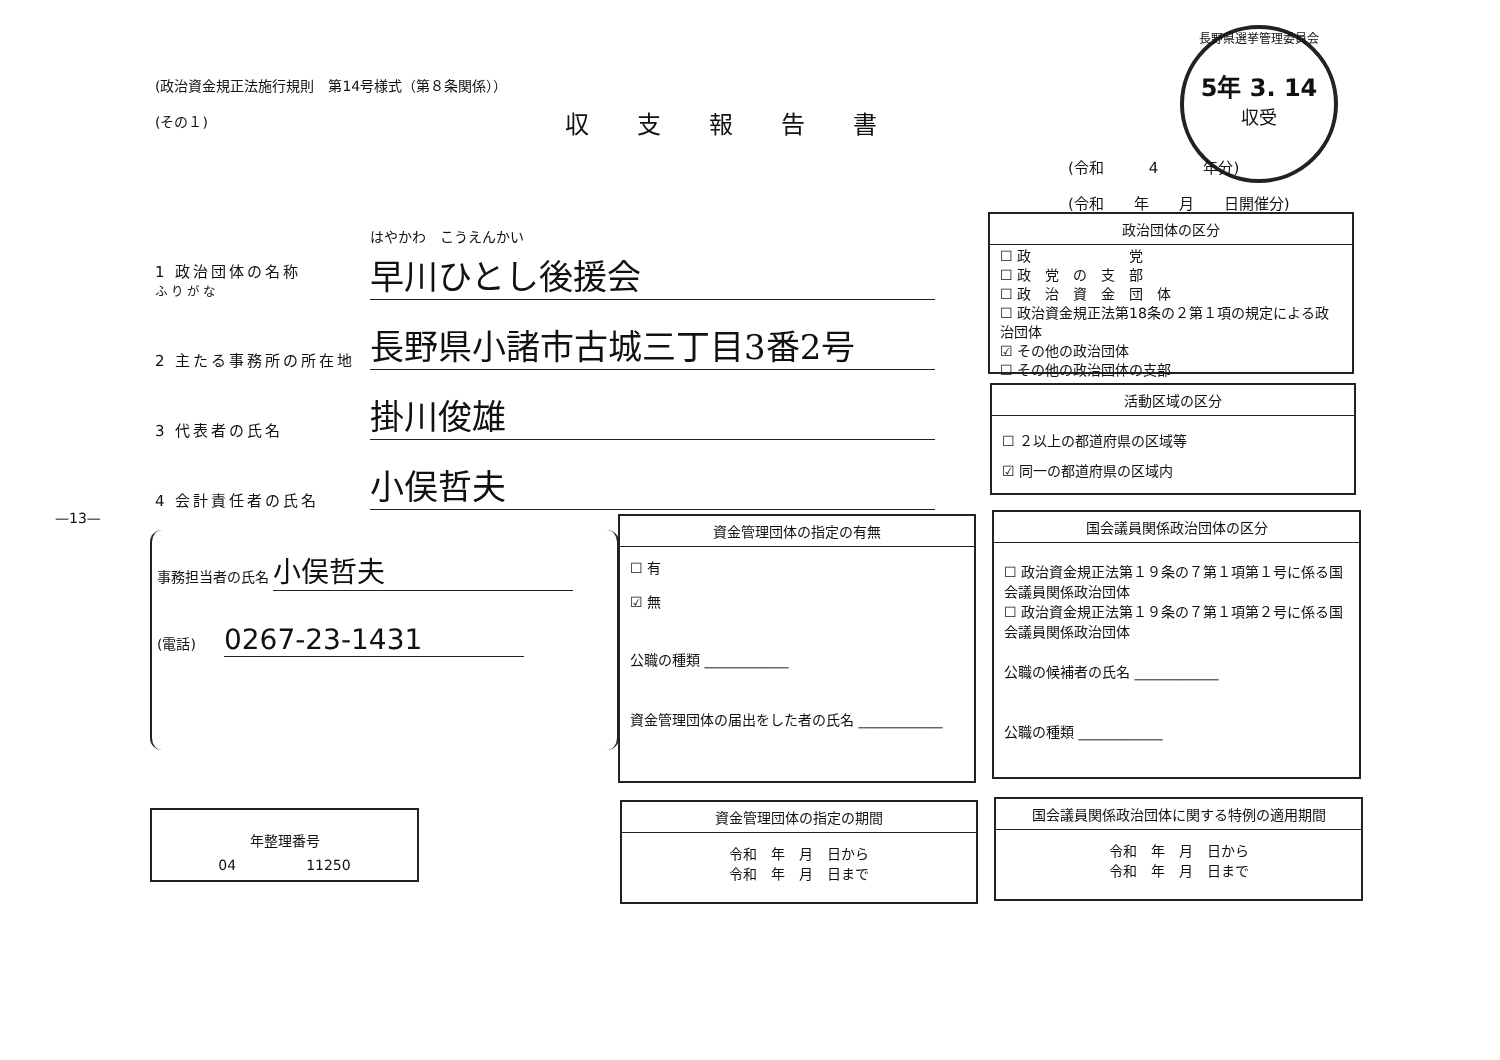(政治資金規正法施行規則　第14号様式（第８条関係））
(その１)
収支報告書
長野県選挙管理委員会
5年 3. 14
収受
(令和　　　4　　　年分)
(令和　　年　　月　　日開催分)
1 政治団体の名称
ふりがな はやかわ　こうえんかい
早川ひとし後援会
2 主たる事務所の所在地 長野県小諸市古城三丁目3番2号
3 代表者の氏名 掛川俊雄
4 会計責任者の氏名 小俣哲夫
—13—
事務担当者の氏名 小俣哲夫
(電話)　　0267-23-1431
年整理番号
04　　　　　11250
政治団体の区分
☐ 政　　　　　　　党
☐ 政　党　の　支　部
☐ 政　治　資　金　団　体
☐ 政治資金規正法第18条の２第１項の規定による政治団体
☑ その他の政治団体
☐ その他の政治団体の支部
活動区域の区分
☐ ２以上の都道府県の区域等
☑ 同一の都道府県の区域内
資金管理団体の指定の有無
☐ 有
☑ 無
公職の種類 ____________
資金管理団体の届出をした者の氏名 ____________
国会議員関係政治団体の区分
☐ 政治資金規正法第１９条の７第１項第１号に係る国会議員関係政治団体
☐ 政治資金規正法第１９条の７第１項第２号に係る国会議員関係政治団体
公職の候補者の氏名 ____________
公職の種類 ____________
資金管理団体の指定の期間
令和　年　月　日から
令和　年　月　日まで
国会議員関係政治団体に関する特例の適用期間
令和　年　月　日から
令和　年　月　日まで